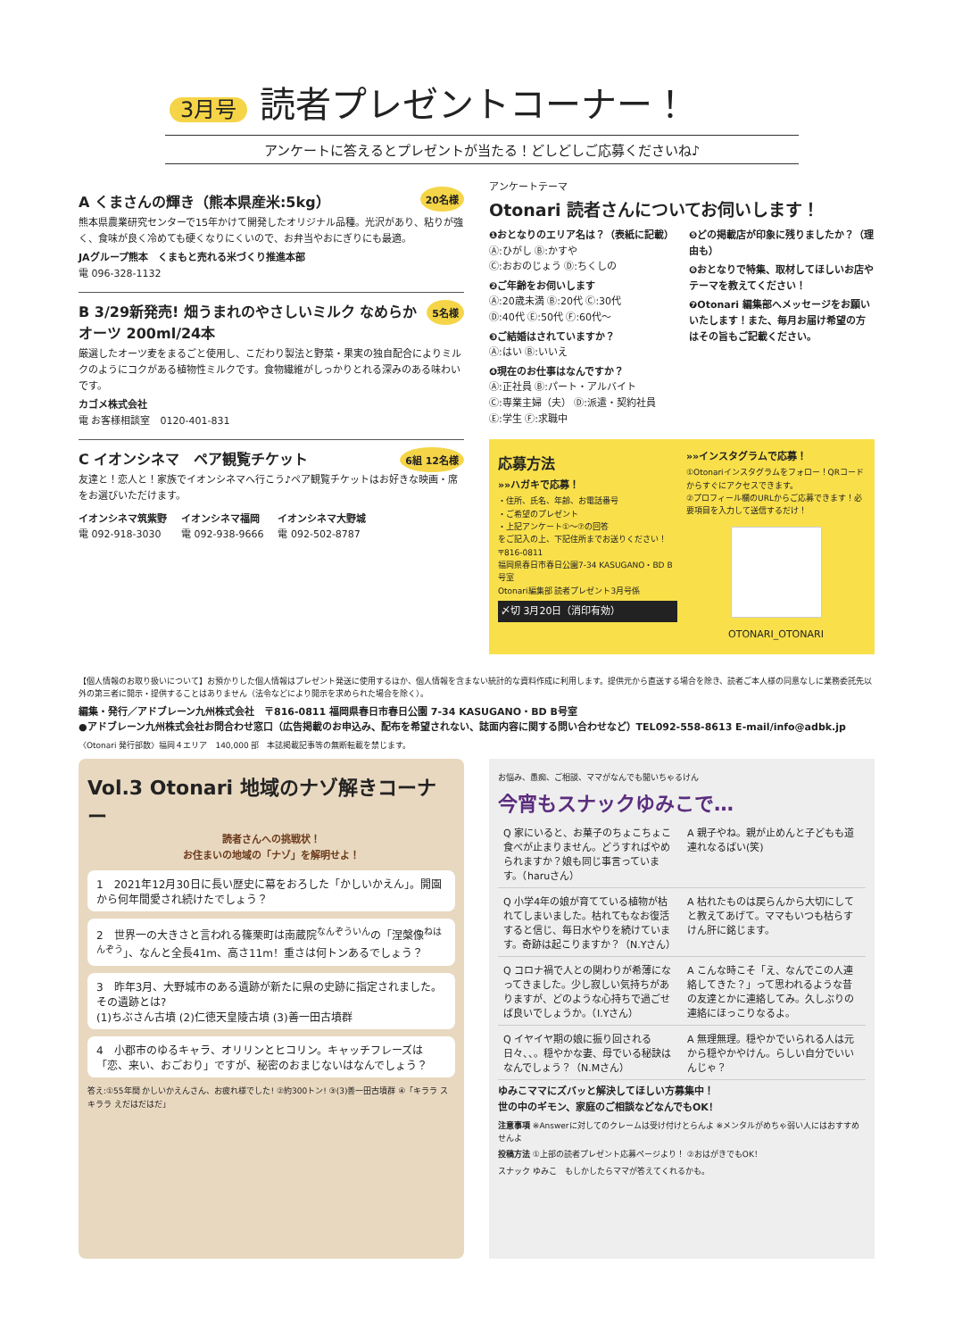3月号 読者プレゼントコーナー！
アンケートに答えるとプレゼントが当たる！どしどしご応募くださいね♪
20名様
A くまさんの輝き（熊本県産米:5kg）
熊本県農業研究センターで15年かけて開発したオリジナル品種。光沢があり、粘りが強く、食味が良く冷めても硬くなりにくいので、お弁当やおにぎりにも最適。
JAグループ熊本　くまもと売れる米づくり推進本部
電 096-328-1132
5名様
B 3/29新発売! 畑うまれのやさしいミルク なめらかオーツ 200ml/24本
厳選したオーツ麦をまるごと使用し、こだわり製法と野菜・果実の独自配合によりミルクのようにコクがある植物性ミルクです。食物繊維がしっかりとれる深みのある味わいです。
カゴメ株式会社
電 お客様相談室　0120-401-831
6組 12名様
C イオンシネマ　ペア観覧チケット
友達と！恋人と！家族でイオンシネマへ行こう♪ペア観覧チケットはお好きな映画・席をお選びいただけます。
イオンシネマ筑紫野
電 092-918-3030
イオンシネマ福岡
電 092-938-9666
イオンシネマ大野城
電 092-502-8787
アンケートテーマ
Otonari 読者さんについてお伺いします！
❶おとなりのエリア名は？（表紙に記載）
Ⓐ:ひがし Ⓑ:かすや
Ⓒ:おおのじょう Ⓓ:ちくしの
❷ご年齢をお伺いします
Ⓐ:20歳未満 Ⓑ:20代 Ⓒ:30代
Ⓓ:40代 Ⓔ:50代 Ⓕ:60代〜
❸ご結婚はされていますか？
Ⓐ:はい Ⓑ:いいえ
❹現在のお仕事はなんですか？
Ⓐ:正社員 Ⓑ:パート・アルバイト
Ⓒ:専業主婦（夫） Ⓓ:派遣・契約社員
Ⓔ:学生 Ⓕ:求職中
❺どの掲載店が印象に残りましたか？（理由も）
❻おとなりで特集、取材してほしいお店やテーマを教えてください！
❼Otonari 編集部へメッセージをお願いいたします！また、毎月お届け希望の方はその旨もご記載ください。
応募方法
»»ハガキで応募！
・住所、氏名、年齢、お電話番号
・ご希望のプレゼント
・上記アンケート①〜⑦の回答
をご記入の上、下記住所までお送りください！
〒816-0811
福岡県春日市春日公園7-34 KASUGANO・BD B号室
Otonari編集部 読者プレゼント3月号係
〆切 3月20日（消印有効）
»»インスタグラムで応募！
①Otonariインスタグラムをフォロー！QRコードからすぐにアクセスできます。
②プロフィール欄のURLからご応募できます！必要項目を入力して送信するだけ！
OTONARI_OTONARI
【個人情報のお取り扱いについて】お預かりした個人情報はプレゼント発送に使用するほか、個人情報を含まない統計的な資料作成に利用します。提供元から直送する場合を除き、読者ご本人様の同意なしに業務委託先以外の第三者に開示・提供することはありません（法令などにより開示を求められた場合を除く）。
編集・発行／アドブレーン九州株式会社　〒816-0811 福岡県春日市春日公園 7-34 KASUGANO・BD B号室
●アドブレーン九州株式会社お問合わせ窓口（広告掲載のお申込み、配布を希望されない、誌面内容に関する問い合わせなど）TEL092-558-8613 E-mail/info@adbk.jp
〈Otonari 発行部数〉福岡４エリア　140,000 部　本誌掲載記事等の無断転載を禁じます。
Vol.3 Otonari 地域のナゾ解きコーナー
読者さんへの挑戦状！
お住まいの地域の「ナゾ」を解明せよ！
1　2021年12月30日に長い歴史に幕をおろした「かしいかえん」。開園から何年間愛され続けたでしょう？
2　世界一の大きさと言われる篠栗町は南蔵院<sup>なんぞういん</sup>の「涅槃像<sup>ねはんぞう</sup>」、なんと全長41m、高さ11m！重さは何トンあるでしょう？
3　昨年3月、大野城市のある遺跡が新たに県の史跡に指定されました。その遺跡とは?
(1)ちぶさん古墳 (2)仁徳天皇陵古墳 (3)善一田古墳群
4　小郡市のゆるキャラ、オリリンとヒコリン。キャッチフレーズは「恋、来い、おごおり」ですが、秘密のおまじないはなんでしょう？
答え:①55年間 かしいかえんさん、お疲れ様でした! ②約300トン! ③(3)善一田古墳群 ④「キララ スキララ えだはだはだ」
お悩み、愚痴、ご相談、ママがなんでも聞いちゃるけん
今宵もスナックゆみこで…
Q 家にいると、お菓子のちょこちょこ食べが止まりません。どうすればやめられますか？娘も同じ事言っています。（haruさん）
A 親子やね。親が止めんと子どもも道連れなるばい(笑)
Q 小学4年の娘が育てている植物が枯れてしまいました。枯れてもなお復活すると信じ、毎日水やりを続けています。奇跡は起こりますか？（N.Yさん）
A 枯れたものは戻らんから大切にしてと教えてあげて。ママもいつも枯らすけん肝に銘じます。
Q コロナ禍で人との関わりが希薄になってきました。少し寂しい気持ちがありますが、どのような心持ちで過ごせば良いでしょうか。（I.Yさん）
A こんな時こそ「え、なんでこの人連絡してきた？」って思われるような昔の友達とかに連絡してみ。久しぶりの連絡にほっこりなるよ。
Q イヤイヤ期の娘に振り回される日々、、。穏やかな妻、母でいる秘訣はなんでしょう？（N.Mさん）
A 無理無理。穏やかでいられる人は元から穏やかやけん。らしい自分でいいんじゃ？
ゆみこママにズバッと解決してほしい方募集中！
世の中のギモン、家庭のご相談などなんでもOK！
注意事項 ※Answerに対してのクレームは受け付けとらんよ ※メンタルがめちゃ弱い人にはおすすめせんよ
投稿方法 ①上部の読者プレゼント応募ページより！ ②おはがきでもOK！
スナック ゆみこ　もしかしたらママが答えてくれるかも。